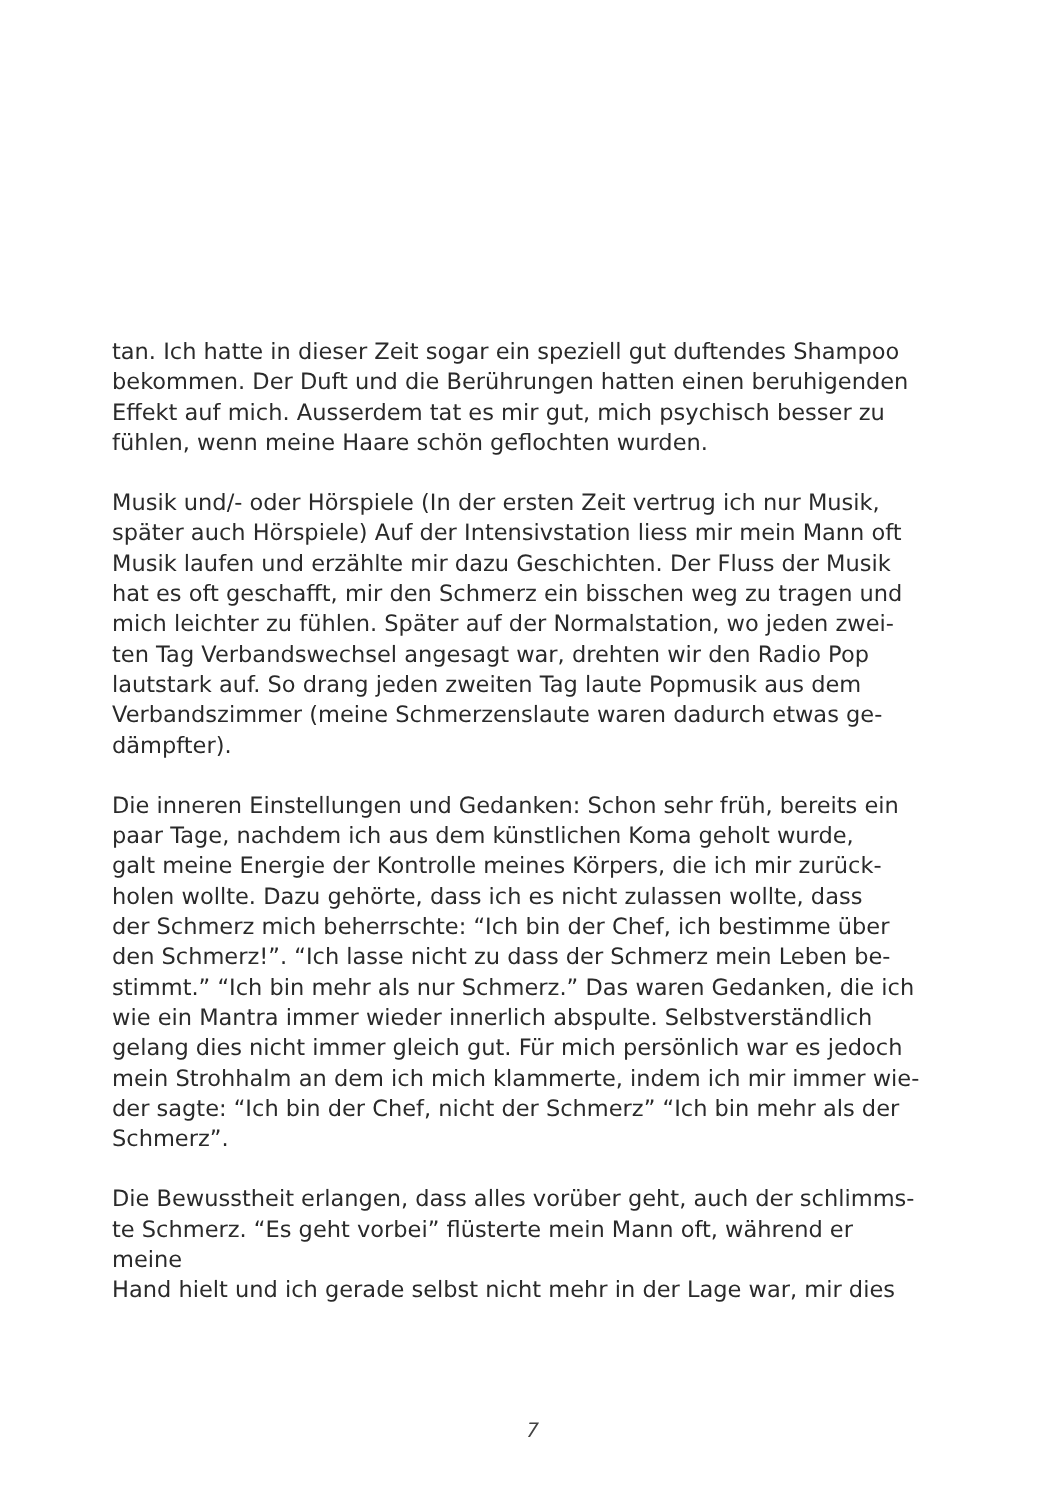tan. Ich hatte in dieser Zeit sogar ein speziell gut duftendes Shampoo bekommen. Der Duft und die Berührungen hatten einen beruhigenden Effekt auf mich. Ausserdem tat es mir gut, mich psychisch besser zu fühlen, wenn meine Haare schön geflochten wurden.
Musik und/- oder Hörspiele (In der ersten Zeit vertrug ich nur Musik, später auch Hörspiele) Auf der Intensivstation liess mir mein Mann oft Musik laufen und erzählte mir dazu Geschichten. Der Fluss der Musik hat es oft geschafft, mir den Schmerz ein bisschen weg zu tragen und mich leichter zu fühlen. Später auf der Normalstation, wo jeden zwei- ten Tag Verbandswechsel angesagt war, drehten wir den Radio Pop lautstark auf. So drang jeden zweiten Tag laute Popmusik aus dem Verbandszimmer (meine Schmerzenslaute waren dadurch etwas ge- dämpfter).
Die inneren Einstellungen und Gedanken: Schon sehr früh, bereits ein paar Tage, nachdem ich aus dem künstlichen Koma geholt wurde, galt meine Energie der Kontrolle meines Körpers, die ich mir zurück- holen wollte. Dazu gehörte, dass ich es nicht zulassen wollte, dass der Schmerz mich beherrschte: “Ich bin der Chef, ich bestimme über den Schmerz!”. “Ich lasse nicht zu dass der Schmerz mein Leben be- stimmt.” “Ich bin mehr als nur Schmerz.” Das waren Gedanken, die ich wie ein Mantra immer wieder innerlich abspulte. Selbstverständlich gelang dies nicht immer gleich gut. Für mich persönlich war es jedoch mein Strohhalm an dem ich mich klammerte, indem ich mir immer wie- der sagte: “Ich bin der Chef, nicht der Schmerz” “Ich bin mehr als der Schmerz”.
Die Bewusstheit erlangen, dass alles vorüber geht, auch der schlimms- te Schmerz. “Es geht vorbei” flüsterte mein Mann oft, während er meine Hand hielt und ich gerade selbst nicht mehr in der Lage war, mir dies
7